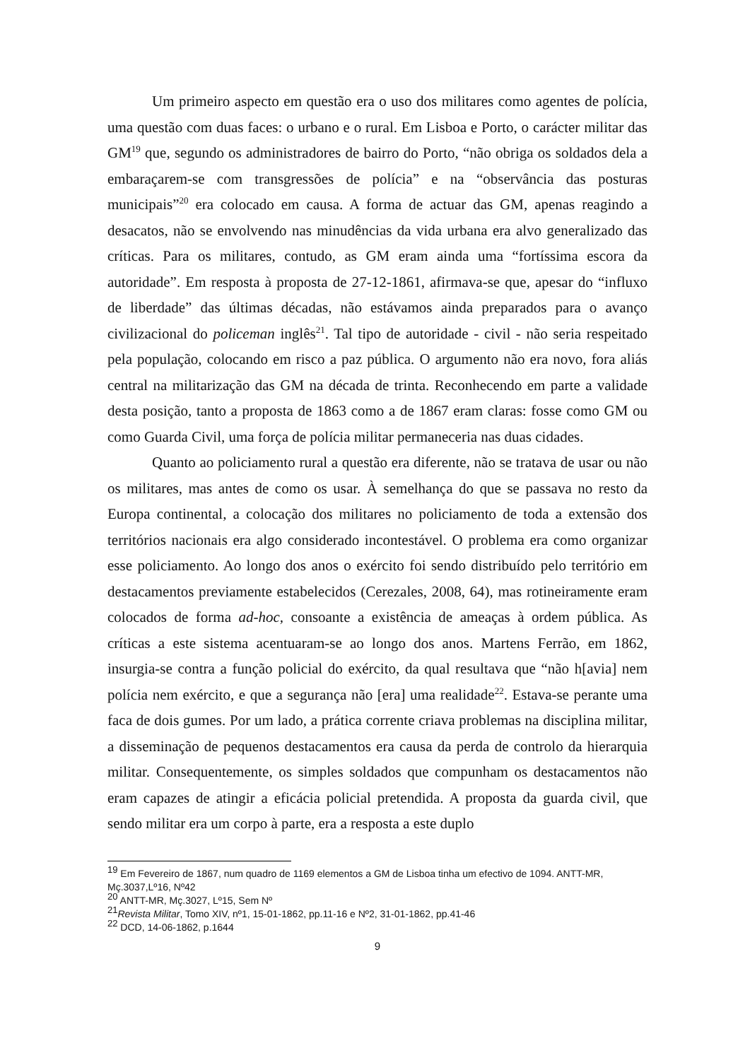Um primeiro aspecto em questão era o uso dos militares como agentes de polícia, uma questão com duas faces: o urbano e o rural. Em Lisboa e Porto, o carácter militar das GM<sup>19</sup> que, segundo os administradores de bairro do Porto, “não obriga os soldados dela a embaraçarem-se com transgressões de polícia” e na “observância das posturas municipais”<sup>20</sup> era colocado em causa. A forma de actuar das GM, apenas reagindo a desacatos, não se envolvendo nas minudências da vida urbana era alvo generalizado das críticas. Para os militares, contudo, as GM eram ainda uma “fortíssima escora da autoridade”. Em resposta à proposta de 27-12-1861, afirmava-se que, apesar do “influxo de liberdade” das últimas décadas, não estávamos ainda preparados para o avanço civilizacional do policeman inglês<sup>21</sup>. Tal tipo de autoridade - civil - não seria respeitado pela população, colocando em risco a paz pública. O argumento não era novo, fora aliás central na militarização das GM na década de trinta. Reconhecendo em parte a validade desta posição, tanto a proposta de 1863 como a de 1867 eram claras: fosse como GM ou como Guarda Civil, uma força de polícia militar permaneceria nas duas cidades.
Quanto ao policiamento rural a questão era diferente, não se tratava de usar ou não os militares, mas antes de como os usar. À semelhança do que se passava no resto da Europa continental, a colocação dos militares no policiamento de toda a extensão dos territórios nacionais era algo considerado incontestável. O problema era como organizar esse policiamento. Ao longo dos anos o exército foi sendo distribuído pelo território em destacamentos previamente estabelecidos (Cerezales, 2008, 64), mas rotineiramente eram colocados de forma ad-hoc, consoante a existência de ameaças à ordem pública. As críticas a este sistema acentuaram-se ao longo dos anos. Martens Ferrão, em 1862, insurgia-se contra a função policial do exército, da qual resultava que “não h[avia] nem polícia nem exército, e que a segurança não [era] uma realidade<sup>22</sup>. Estava-se perante uma faca de dois gumes. Por um lado, a prática corrente criava problemas na disciplina militar, a disseminação de pequenos destacamentos era causa da perda de controlo da hierarquia militar. Consequentemente, os simples soldados que compunham os destacamentos não eram capazes de atingir a eficácia policial pretendida. A proposta da guarda civil, que sendo militar era um corpo à parte, era a resposta a este duplo
<sup>19</sup> Em Fevereiro de 1867, num quadro de 1169 elementos a GM de Lisboa tinha um efectivo de 1094. ANTT-MR, Mç.3037,Lº16, Nº42
<sup>20</sup> ANTT-MR, Mç.3027, Lº15, Sem Nº
<sup>21</sup> Revista Militar, Tomo XIV, nº1, 15-01-1862, pp.11-16 e Nº2, 31-01-1862, pp.41-46
<sup>22</sup> DCD, 14-06-1862, p.1644
9